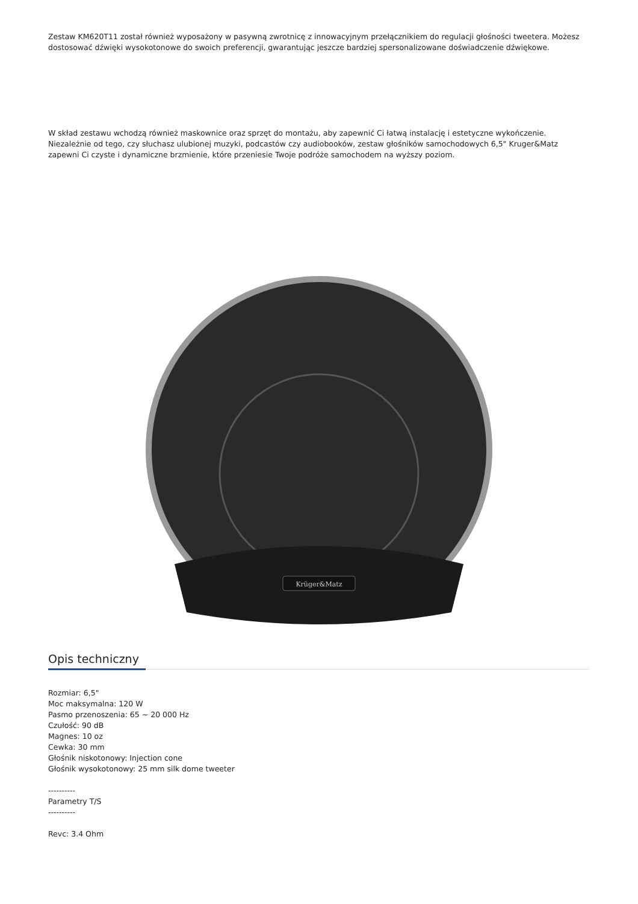Zestaw KM620T11 został również wyposażony w pasywną zwrotnicę z innowacyjnym przełącznikiem do regulacji głośności tweetera. Możesz dostosować dźwięki wysokotonowe do swoich preferencji, gwarantując jeszcze bardziej spersonalizowane doświadczenie dźwiękowe.
W skład zestawu wchodzą również maskownice oraz sprzęt do montażu, aby zapewnić Ci łatwą instalację i estetyczne wykończenie. Niezależnie od tego, czy słuchasz ulubionej muzyki, podcastów czy audiobooków, zestaw głośników samochodowych 6,5" Kruger&Matz zapewni Ci czyste i dynamiczne brzmienie, które przeniesie Twoje podróże samochodem na wyższy poziom.
Krüger&Matz
Opis techniczny
Rozmiar: 6,5"
Moc maksymalna: 120 W
Pasmo przenoszenia: 65 ~ 20 000 Hz
Czułość: 90 dB
Magnes: 10 oz
Cewka: 30 mm
Głośnik niskotonowy: Injection cone
Głośnik wysokotonowy: 25 mm silk dome tweeter
----------
Parametry T/S
----------
Revc: 3.4 Ohm